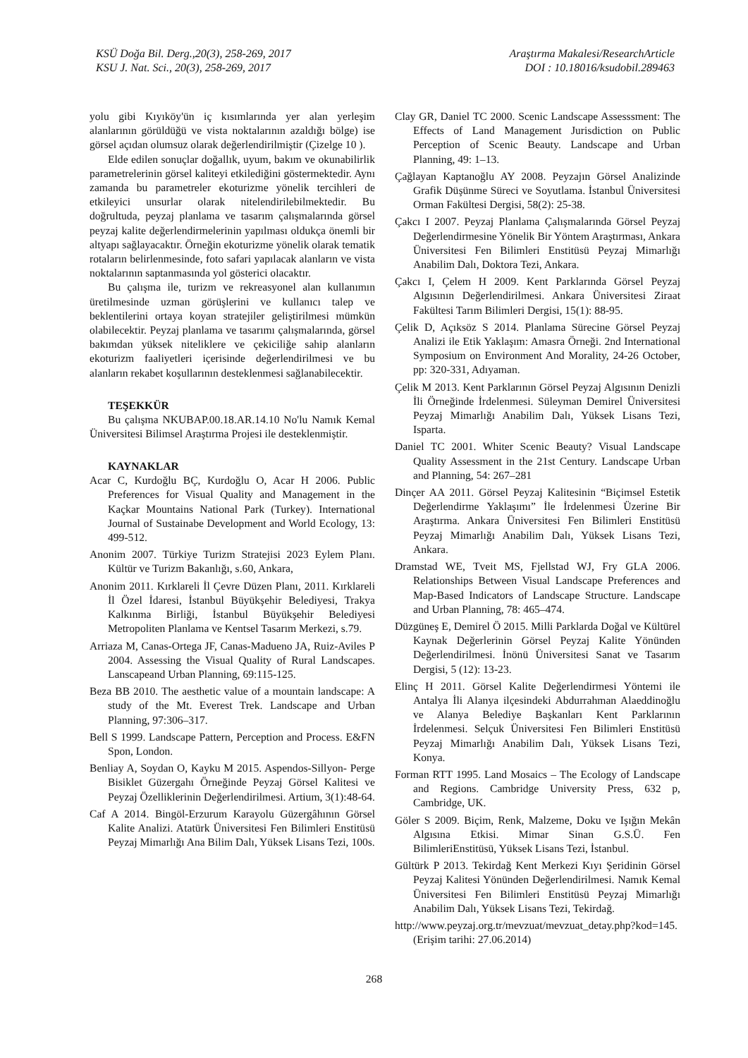KSÜ Doğa Bil. Derg.,20(3), 258-269, 2017
KSU J. Nat. Sci., 20(3), 258-269, 2017
Araştırma Makalesi/ResearchArticle
DOI : 10.18016/ksudobil.289463
yolu gibi Kıyıköy'ün iç kısımlarında yer alan yerleşim alanlarının görüldüğü ve vista noktalarının azaldığı bölge) ise görsel açıdan olumsuz olarak değerlendirilmiştir (Çizelge 10 ).
Elde edilen sonuçlar doğallık, uyum, bakım ve okunabilirlik parametrelerinin görsel kaliteyi etkilediğini göstermektedir. Aynı zamanda bu parametreler ekoturizme yönelik tercihleri de etkileyici unsurlar olarak nitelendirilebilmektedir. Bu doğrultuda, peyzaj planlama ve tasarım çalışmalarında görsel peyzaj kalite değerlendirmelerinin yapılması oldukça önemli bir altyapı sağlayacaktır. Örneğin ekoturizme yönelik olarak tematik rotaların belirlenmesinde, foto safari yapılacak alanların ve vista noktalarının saptanmasında yol gösterici olacaktır.
Bu çalışma ile, turizm ve rekreasyonel alan kullanımın üretilmesinde uzman görüşlerini ve kullanıcı talep ve beklentilerini ortaya koyan stratejiler geliştirilmesi mümkün olabilecektir. Peyzaj planlama ve tasarımı çalışmalarında, görsel bakımdan yüksek niteliklere ve çekiciliğe sahip alanların ekoturizm faaliyetleri içerisinde değerlendirilmesi ve bu alanların rekabet koşullarının desteklenmesi sağlanabilecektir.
TEŞEKKÜR
Bu çalışma NKUBAP.00.18.AR.14.10 No'lu Namık Kemal Üniversitesi Bilimsel Araştırma Projesi ile desteklenmiştir.
KAYNAKLAR
Acar C, Kurdoğlu BÇ, Kurdoğlu O, Acar H 2006. Public Preferences for Visual Quality and Management in the Kaçkar Mountains National Park (Turkey). International Journal of Sustainabe Development and World Ecology, 13: 499-512.
Anonim 2007. Türkiye Turizm Stratejisi 2023 Eylem Planı. Kültür ve Turizm Bakanlığı, s.60, Ankara,
Anonim 2011. Kırklareli İl Çevre Düzen Planı, 2011. Kırklareli İl Özel İdaresi, İstanbul Büyükşehir Belediyesi, Trakya Kalkınma Birliği, İstanbul Büyükşehir Belediyesi Metropoliten Planlama ve Kentsel Tasarım Merkezi, s.79.
Arriaza M, Canas-Ortega JF, Canas-Madueno JA, Ruiz-Aviles P 2004. Assessing the Visual Quality of Rural Landscapes. Lanscapeand Urban Planning, 69:115-125.
Beza BB 2010. The aesthetic value of a mountain landscape: A study of the Mt. Everest Trek. Landscape and Urban Planning, 97:306–317.
Bell S 1999. Landscape Pattern, Perception and Process. E&FN Spon, London.
Benliay A, Soydan O, Kayku M 2015. Aspendos-Sillyon- Perge Bisiklet Güzergahı Örneğinde Peyzaj Görsel Kalitesi ve Peyzaj Özelliklerinin Değerlendirilmesi. Artium, 3(1):48-64.
Caf A 2014. Bingöl-Erzurum Karayolu Güzergâhının Görsel Kalite Analizi. Atatürk Üniversitesi Fen Bilimleri Enstitüsü Peyzaj Mimarlığı Ana Bilim Dalı, Yüksek Lisans Tezi, 100s.
Clay GR, Daniel TC 2000. Scenic Landscape Assesssment: The Effects of Land Management Jurisdiction on Public Perception of Scenic Beauty. Landscape and Urban Planning, 49: 1–13.
Çağlayan Kaptanoğlu AY 2008. Peyzajın Görsel Analizinde Grafik Düşünme Süreci ve Soyutlama. İstanbul Üniversitesi Orman Fakültesi Dergisi, 58(2): 25-38.
Çakcı I 2007. Peyzaj Planlama Çalışmalarında Görsel Peyzaj Değerlendirmesine Yönelik Bir Yöntem Araştırması, Ankara Üniversitesi Fen Bilimleri Enstitüsü Peyzaj Mimarlığı Anabilim Dalı, Doktora Tezi, Ankara.
Çakcı I, Çelem H 2009. Kent Parklarında Görsel Peyzaj Algısının Değerlendirilmesi. Ankara Üniversitesi Ziraat Fakültesi Tarım Bilimleri Dergisi, 15(1): 88-95.
Çelik D, Açıksöz S 2014. Planlama Sürecine Görsel Peyzaj Analizi ile Etik Yaklaşım: Amasra Örneği. 2nd International Symposium on Environment And Morality, 24-26 October, pp: 320-331, Adıyaman.
Çelik M 2013. Kent Parklarının Görsel Peyzaj Algısının Denizli İli Örneğinde İrdelenmesi. Süleyman Demirel Üniversitesi Peyzaj Mimarlığı Anabilim Dalı, Yüksek Lisans Tezi, Isparta.
Daniel TC 2001. Whiter Scenic Beauty? Visual Landscape Quality Assessment in the 21st Century. Landscape Urban and Planning, 54: 267–281
Dinçer AA 2011. Görsel Peyzaj Kalitesinin “Biçimsel Estetik Değerlendirme Yaklaşımı” İle İrdelenmesi Üzerine Bir Araştırma. Ankara Üniversitesi Fen Bilimleri Enstitüsü Peyzaj Mimarlığı Anabilim Dalı, Yüksek Lisans Tezi, Ankara.
Dramstad WE, Tveit MS, Fjellstad WJ, Fry GLA 2006. Relationships Between Visual Landscape Preferences and Map-Based Indicators of Landscape Structure. Landscape and Urban Planning, 78: 465–474.
Düzgüneş E, Demirel Ö 2015. Milli Parklarda Doğal ve Kültürel Kaynak Değerlerinin Görsel Peyzaj Kalite Yönünden Değerlendirilmesi. İnönü Üniversitesi Sanat ve Tasarım Dergisi, 5 (12): 13-23.
Elinç H 2011. Görsel Kalite Değerlendirmesi Yöntemi ile Antalya İli Alanya ilçesindeki Abdurrahman Alaeddinoğlu ve Alanya Belediye Başkanları Kent Parklarının İrdelenmesi. Selçuk Üniversitesi Fen Bilimleri Enstitüsü Peyzaj Mimarlığı Anabilim Dalı, Yüksek Lisans Tezi, Konya.
Forman RTT 1995. Land Mosaics – The Ecology of Landscape and Regions. Cambridge University Press, 632 p, Cambridge, UK.
Göler S 2009. Biçim, Renk, Malzeme, Doku ve Işığın Mekân Algısına Etkisi. Mimar Sinan G.S.Ü. Fen BilimleriEnstitüsü, Yüksek Lisans Tezi, İstanbul.
Gültürk P 2013. Tekirdağ Kent Merkezi Kıyı Şeridinin Görsel Peyzaj Kalitesi Yönünden Değerlendirilmesi. Namık Kemal Üniversitesi Fen Bilimleri Enstitüsü Peyzaj Mimarlığı Anabilim Dalı, Yüksek Lisans Tezi, Tekirdağ.
http://www.peyzaj.org.tr/mevzuat/mevzuat_detay.php?kod=145. (Erişim tarihi: 27.06.2014)
268